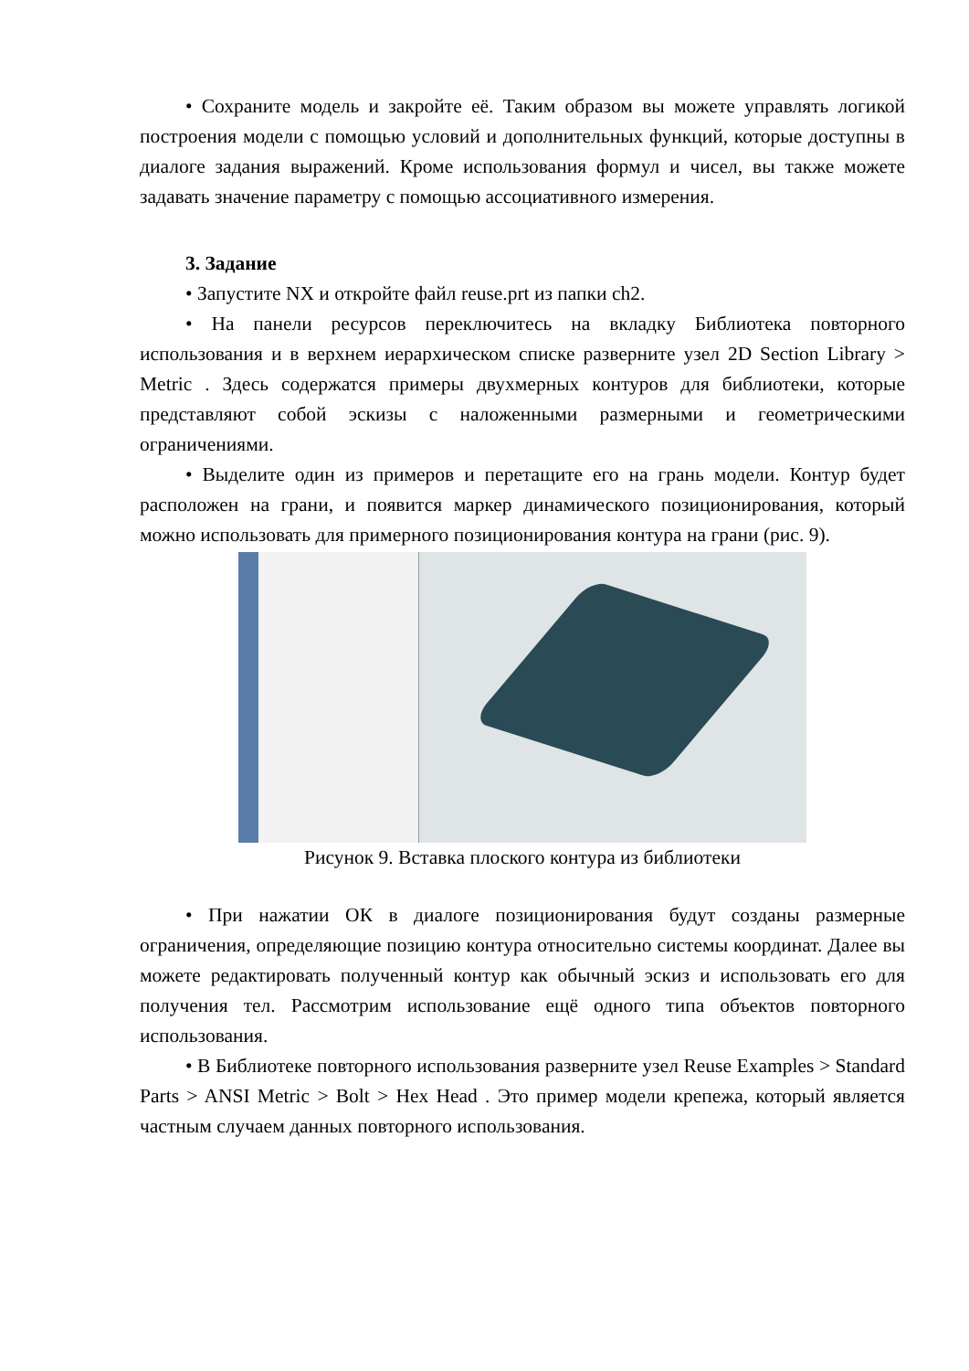• Сохраните модель и закройте её. Таким образом вы можете управлять логикой построения модели с помощью условий и дополнительных функций, которые доступны в диалоге задания выражений. Кроме использования формул и чисел, вы также можете задавать значение параметру с помощью ассоциативного измерения.
3. Задание
• Запустите NX и откройте файл reuse.prt из папки ch2.
• На панели ресурсов переключитесь на вкладку Библиотека повторного использования и в верхнем иерархическом списке разверните узел 2D Section Library > Metric . Здесь содержатся примеры двухмерных контуров для библиотеки, которые представляют собой эскизы с наложенными размерными и геометрическими ограничениями.
• Выделите один из примеров и перетащите его на грань модели. Контур будет расположен на грани, и появится маркер динамического позиционирования, который можно использовать для примерного позиционирования контура на грани (рис. 9).
Рисунок 9. Вставка плоского контура из библиотеки
• При нажатии ОК в диалоге позиционирования будут созданы размерные ограничения, определяющие позицию контура относительно системы координат. Далее вы можете редактировать полученный контур как обычный эскиз и использовать его для получения тел. Рассмотрим использование ещё одного типа объектов повторного использования.
• В Библиотеке повторного использования разверните узел Reuse Examples > Standard Parts > ANSI Metric > Bolt > Hex Head . Это пример модели крепежа, который является частным случаем данных повторного использования.